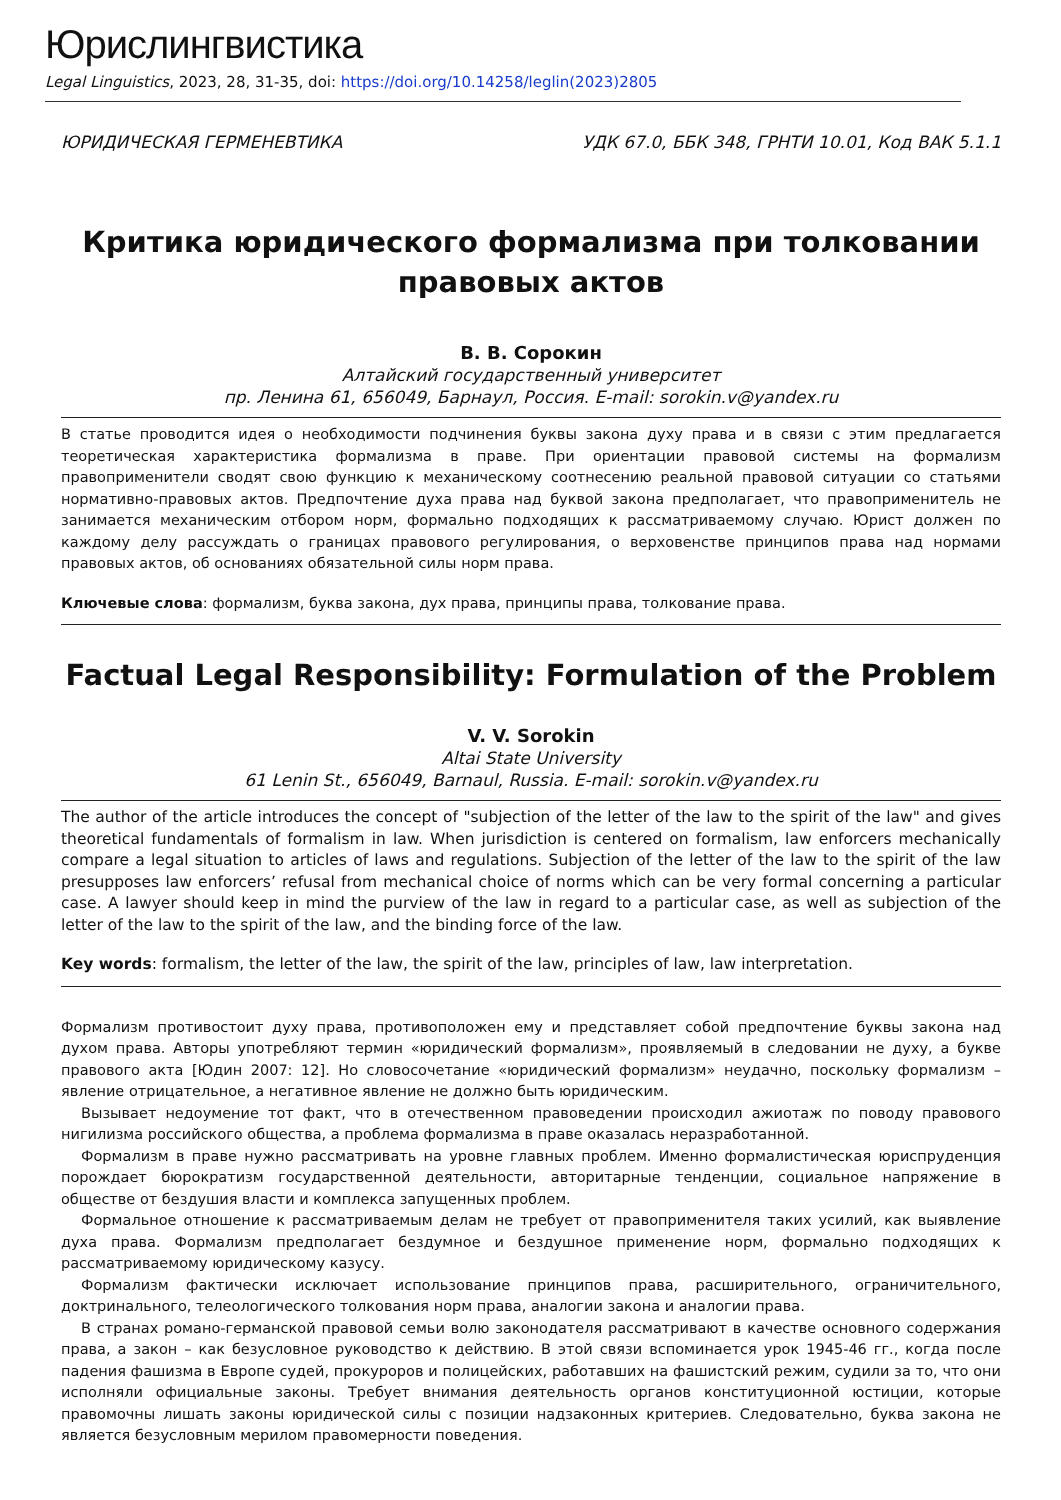Юрислингвистика
Legal Linguistics, 2023, 28, 31-35, doi: https://doi.org/10.14258/leglin(2023)2805
ЮРИДИЧЕСКАЯ ГЕРМЕНЕВТИКА УДК 67.0, ББК 348, ГРНТИ 10.01, Код ВАК 5.1.1
Критика юридического формализма при толковании
правовых актов
В. В. Сорокин
Алтайский государственный университет
пр. Ленина 61, 656049, Барнаул, Россия. E-mail: sorokin.v@yandex.ru
В статье проводится идея о необходимости подчинения буквы закона духу права и в связи с этим предлагается теоретическая характеристика формализма в праве. При ориентации правовой системы на формализм правоприменители сводят свою функцию к механическому соотнесению реальной правовой ситуации со статьями нормативно-правовых актов. Предпочтение духа права над буквой закона предполагает, что правоприменитель не занимается механическим отбором норм, формально подходящих к рассматриваемому случаю. Юрист должен по каждому делу рассуждать о границах правового регулирования, о верховенстве принципов права над нормами правовых актов, об основаниях обязательной силы норм права.
Ключевые слова: формализм, буква закона, дух права, принципы права, толкование права.
Factual Legal Responsibility: Formulation of the Problem
V. V. Sorokin
Altai State University
61 Lenin St., 656049, Barnaul, Russia. E-mail: sorokin.v@yandex.ru
The author of the article introduces the concept of "subjection of the letter of the law to the spirit of the law" and gives theoretical fundamentals of formalism in law. When jurisdiction is centered on formalism, law enforcers mechanically compare a legal situation to articles of laws and regulations. Subjection of the letter of the law to the spirit of the law presupposes law enforcers’ refusal from mechanical choice of norms which can be very formal concerning a particular case. A lawyer should keep in mind the purview of the law in regard to a particular case, as well as subjection of the letter of the law to the spirit of the law, and the binding force of the law.
Key words: formalism, the letter of the law, the spirit of the law, principles of law, law interpretation.
Формализм противостоит духу права, противоположен ему и представляет собой предпочтение буквы закона над духом права. Авторы употребляют термин «юридический формализм», проявляемый в следовании не духу, а букве правового акта [Юдин 2007: 12]. Но словосочетание «юридический формализм» неудачно, поскольку формализм – явление отрицательное, а негативное явление не должно быть юридическим.
Вызывает недоумение тот факт, что в отечественном правоведении происходил ажиотаж по поводу правового нигилизма российского общества, а проблема формализма в праве оказалась неразработанной.
Формализм в праве нужно рассматривать на уровне главных проблем. Именно формалистическая юриспруденция порождает бюрократизм государственной деятельности, авторитарные тенденции, социальное напряжение в обществе от бездушия власти и комплекса запущенных проблем.
Формальное отношение к рассматриваемым делам не требует от правоприменителя таких усилий, как выявление духа права. Формализм предполагает бездумное и бездушное применение норм, формально подходящих к рассматриваемому юридическому казусу.
Формализм фактически исключает использование принципов права, расширительного, ограничительного, доктринального, телеологического толкования норм права, аналогии закона и аналогии права.
В странах романо-германской правовой семьи волю законодателя рассматривают в качестве основного содержания права, а закон – как безусловное руководство к действию. В этой связи вспоминается урок 1945-46 гг., когда после падения фашизма в Европе судей, прокуроров и полицейских, работавших на фашистский режим, судили за то, что они исполняли официальные законы. Требует внимания деятельность органов конституционной юстиции, которые правомочны лишать законы юридической силы с позиции надзаконных критериев. Следовательно, буква закона не является безусловным мерилом правомерности поведения.